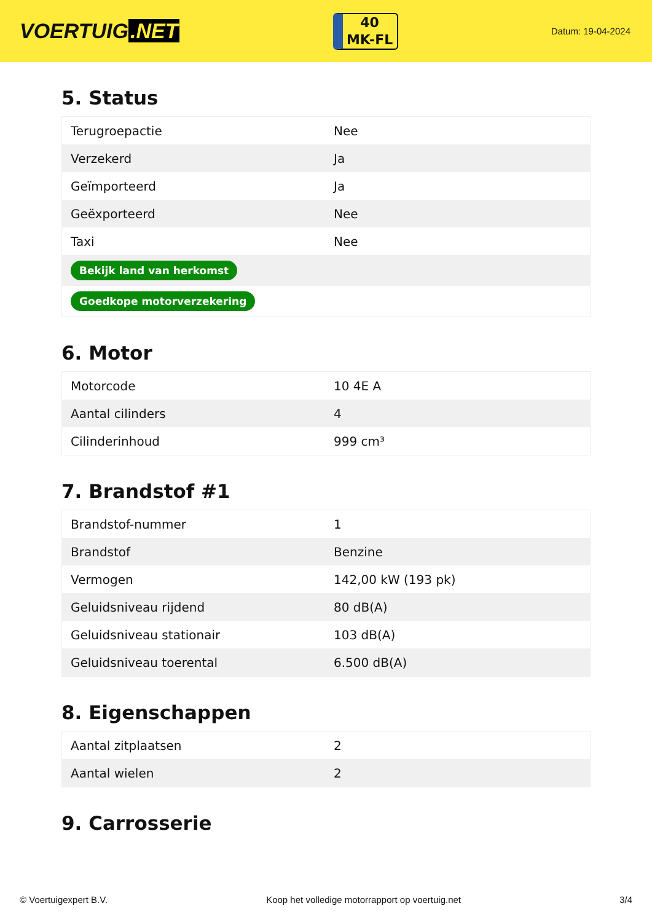VOERTUIG.NET
40
MK-FL
Datum: 19-04-2024
5. Status
| Terugroepactie | Nee |
| Verzekerd | Ja |
| Geïmporteerd | Ja |
| Geëxporteerd | Nee |
| Taxi | Nee |
| Bekijk land van herkomst | |
| Goedkope motorverzekering | |
6. Motor
| Motorcode | 10 4E A |
| Aantal cilinders | 4 |
| Cilinderinhoud | 999 cm³ |
7. Brandstof #1
| Brandstof-nummer | 1 |
| Brandstof | Benzine |
| Vermogen | 142,00 kW (193 pk) |
| Geluidsniveau rijdend | 80 dB(A) |
| Geluidsniveau stationair | 103 dB(A) |
| Geluidsniveau toerental | 6.500 dB(A) |
8. Eigenschappen
| Aantal zitplaatsen | 2 |
| Aantal wielen | 2 |
9. Carrosserie
© Voertuigexpert B.V. Koop het volledige motorrapport op voertuig.net 3/4